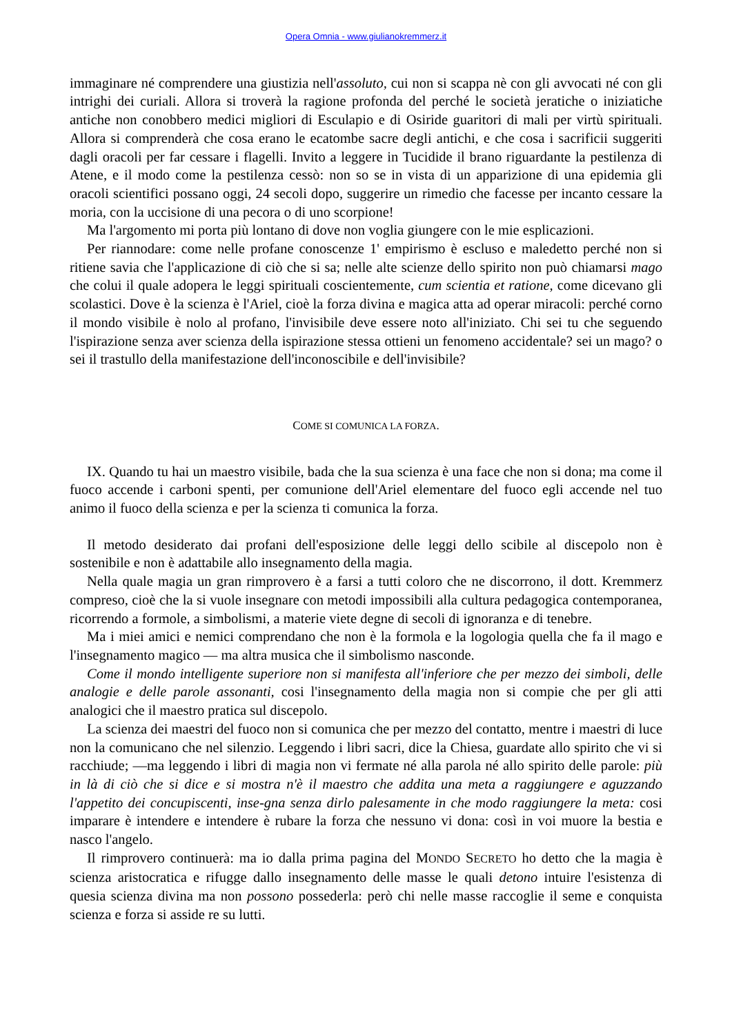Opera Omnia - www.giulianokremmerz.it
immaginare né comprendere una giustizia nell'assoluto, cui non si scappa nè con gli avvocati né con gli intrighi dei curiali. Allora si troverà la ragione profonda del perché le società jeratiche o iniziatiche antiche non conobbero medici migliori di Esculapio e di Osiride guaritori di mali per virtù spirituali. Allora si comprenderà che cosa erano le ecatombe sacre degli antichi, e che cosa i sacrificii suggeriti dagli oracoli per far cessare i flagelli. Invito a leggere in Tucidide il brano riguardante la pestilenza di Atene, e il modo come la pestilenza cessò: non so se in vista di un apparizione di una epidemia gli oracoli scientifici possano oggi, 24 secoli dopo, suggerire un rimedio che facesse per incanto cessare la moria, con la uccisione di una pecora o di uno scorpione!
Ma l'argomento mi porta più lontano di dove non voglia giungere con le mie esplicazioni.
Per riannodare: come nelle profane conoscenze 1' empirismo è escluso e maledetto perché non si ritiene savia che l'applicazione di ciò che si sa; nelle alte scienze dello spirito non può chiamarsi mago che colui il quale adopera le leggi spirituali coscientemente, cum scientia et ratione, come dicevano gli scolastici. Dove è la scienza è l'Ariel, cioè la forza divina e magica atta ad operar miracoli: perché corno il mondo visibile è nolo al profano, l'invisibile deve essere noto all'iniziato. Chi sei tu che seguendo l'ispirazione senza aver scienza della ispirazione stessa ottieni un fenomeno accidentale? sei un mago? o sei il trastullo della manifestazione dell'inconoscibile e dell'invisibile?
COME SI COMUNICA LA FORZA.
IX. Quando tu hai un maestro visibile, bada che la sua scienza è una face che non si dona; ma come il fuoco accende i carboni spenti, per comunione dell'Ariel elementare del fuoco egli accende nel tuo animo il fuoco della scienza e per la scienza ti comunica la forza.
Il metodo desiderato dai profani dell'esposizione delle leggi dello scibile al discepolo non è sostenibile e non è adattabile allo insegnamento della magia.
Nella quale magia un gran rimprovero è a farsi a tutti coloro che ne discorrono, il dott. Kremmerz compreso, cioè che la si vuole insegnare con metodi impossibili alla cultura pedagogica contemporanea, ricorrendo a formole, a simbolismi, a materie viete degne di secoli di ignoranza e di tenebre.
Ma i miei amici e nemici comprendano che non è la formola e la logologia quella che fa il mago e l'insegnamento magico — ma altra musica che il simbolismo nasconde.
Come il mondo intelligente superiore non si manifesta all'inferiore che per mezzo dei simboli, delle analogie e delle parole assonanti, cosi l'insegnamento della magia non si compie che per gli atti analogici che il maestro pratica sul discepolo.
La scienza dei maestri del fuoco non si comunica che per mezzo del contatto, mentre i maestri di luce non la comunicano che nel silenzio. Leggendo i libri sacri, dice la Chiesa, guardate allo spirito che vi si racchiude; —ma leggendo i libri di magia non vi fermate né alla parola né allo spirito delle parole: più in là di ciò che si dice e si mostra n'è il maestro che addita una meta a raggiungere e aguzzando l'appetito dei concupiscenti, inse-gna senza dirlo palesamente in che modo raggiungere la meta: cosi imparare è intendere e intendere è rubare la forza che nessuno vi dona: così in voi muore la bestia e nasco l'angelo.
Il rimprovero continuerà: ma io dalla prima pagina del MONDO SECRETO ho detto che la magia è scienza aristocratica e rifugge dallo insegnamento delle masse le quali detono intuire l'esistenza di quesia scienza divina ma non possono possederla: però chi nelle masse raccoglie il seme e conquista scienza e forza si asside re su lutti.